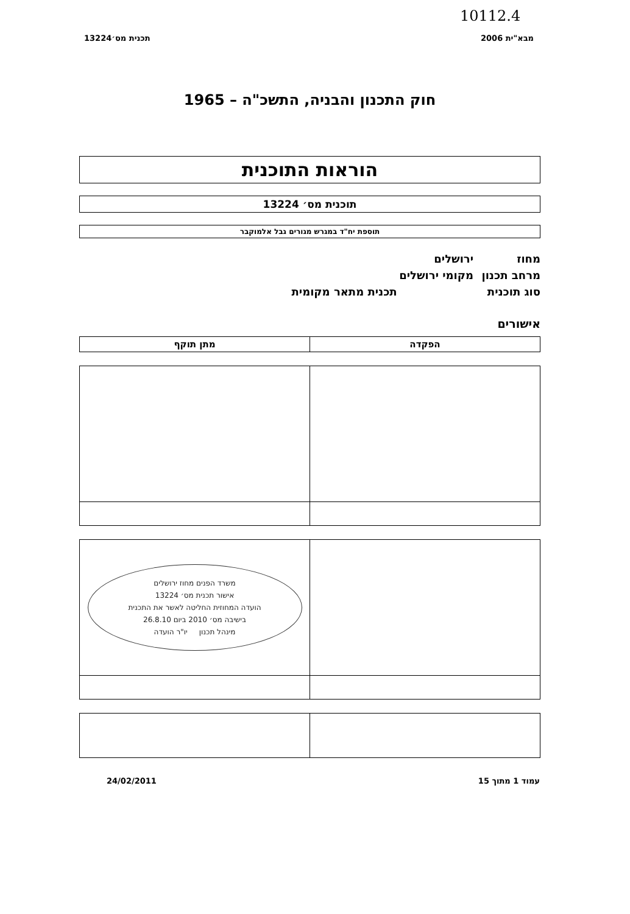10112.4
מבא"ית 2006 תכנית מס׳13224
חוק התכנון והבניה, התשכ"ה – 1965
הוראות התוכנית
תוכנית מס׳ 13224
תוספת יח"ד במגרש מגורים גבל אלמוקבר
מחוז ירושלים
מרחב תכנון מקומי ירושלים
סוג תוכנית תכנית מתאר מקומית
אישורים
| הפקדה | מתן תוקף |
| --- | --- |
| | משרד הפנים מחוז ירושלים אישור תכנית מס׳ 13224 הועדה המחוזית החליטה לאשר את התכנית בישיבה מס׳ 2010 ביום 26.8.10 מינהל תכנון יו"ר הועדה |
עמוד 1 מתוך 15 24/02/2011